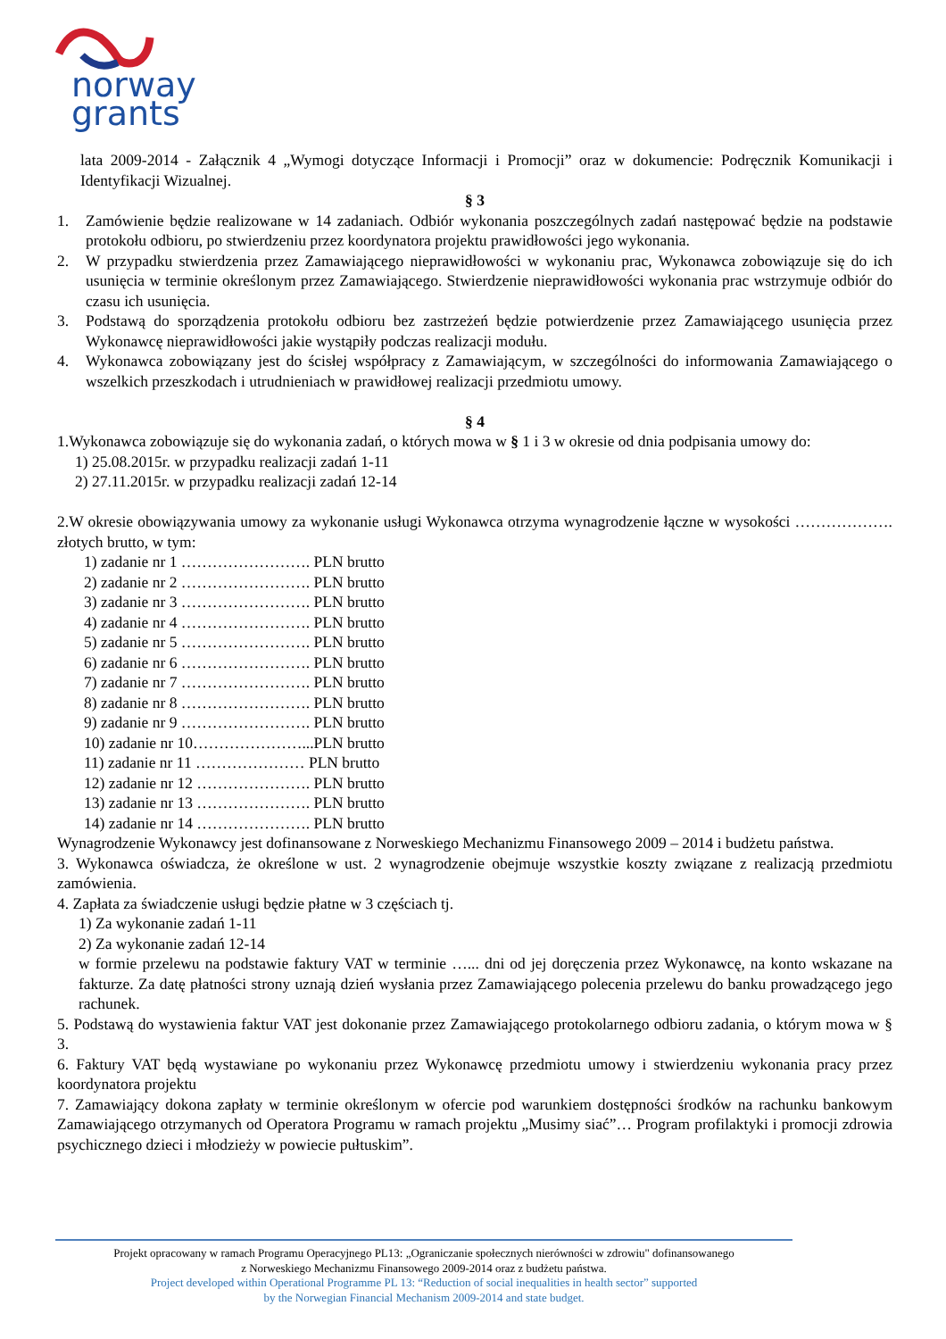norway
grants
lata 2009-2014 - Załącznik 4 „Wymogi dotyczące Informacji i Promocji” oraz w dokumencie: Podręcznik Komunikacji i Identyfikacji Wizualnej.
§ 3
1. Zamówienie będzie realizowane w 14 zadaniach. Odbiór wykonania poszczególnych zadań następować będzie na podstawie protokołu odbioru, po stwierdzeniu przez koordynatora projektu prawidłowości jego wykonania.
2. W przypadku stwierdzenia przez Zamawiającego nieprawidłowości w wykonaniu prac, Wykonawca zobowiązuje się do ich usunięcia w terminie określonym przez Zamawiającego. Stwierdzenie nieprawidłowości wykonania prac wstrzymuje odbiór do czasu ich usunięcia.
3. Podstawą do sporządzenia protokołu odbioru bez zastrzeżeń będzie potwierdzenie przez Zamawiającego usunięcia przez Wykonawcę nieprawidłowości jakie wystąpiły podczas realizacji modułu.
4. Wykonawca zobowiązany jest do ścisłej współpracy z Zamawiającym, w szczególności do informowania Zamawiającego o wszelkich przeszkodach i utrudnieniach w prawidłowej realizacji przedmiotu umowy.
§ 4
1.Wykonawca zobowiązuje się do wykonania zadań, o których mowa w § 1 i 3 w okresie od dnia podpisania umowy do:
1) 25.08.2015r. w przypadku realizacji zadań 1-11
2) 27.11.2015r. w przypadku realizacji zadań 12-14
2.W okresie obowiązywania umowy za wykonanie usługi Wykonawca otrzyma wynagrodzenie łączne w wysokości ………………. złotych brutto, w tym:
1) zadanie nr 1 ……………………. PLN brutto
2) zadanie nr 2 ……………………. PLN brutto
3) zadanie nr 3 ……………………. PLN brutto
4) zadanie nr 4 ……………………. PLN brutto
5) zadanie nr 5 ……………………. PLN brutto
6) zadanie nr 6 ……………………. PLN brutto
7) zadanie nr 7 ……………………. PLN brutto
8) zadanie nr 8 ……………………. PLN brutto
9) zadanie nr 9 ……………………. PLN brutto
10) zadanie nr 10…………………...PLN brutto
11) zadanie nr 11 ………………… PLN brutto
12) zadanie nr 12 …………………. PLN brutto
13) zadanie nr 13 …………………. PLN brutto
14) zadanie nr 14 …………………. PLN brutto
Wynagrodzenie Wykonawcy jest dofinansowane z Norweskiego Mechanizmu Finansowego 2009 – 2014 i budżetu państwa.
3. Wykonawca oświadcza, że określone w ust. 2 wynagrodzenie obejmuje wszystkie koszty związane z realizacją przedmiotu zamówienia.
4. Zapłata za świadczenie usługi będzie płatne w 3 częściach tj.
1) Za wykonanie zadań 1-11
2) Za wykonanie zadań 12-14
w formie przelewu na podstawie faktury VAT w terminie …... dni od jej doręczenia przez Wykonawcę, na konto wskazane na fakturze. Za datę płatności strony uznają dzień wysłania przez Zamawiającego polecenia przelewu do banku prowadzącego jego rachunek.
5. Podstawą do wystawienia faktur VAT jest dokonanie przez Zamawiającego protokolarnego odbioru zadania, o którym mowa w § 3.
6. Faktury VAT będą wystawiane po wykonaniu przez Wykonawcę przedmiotu umowy i stwierdzeniu wykonania pracy przez koordynatora projektu
7. Zamawiający dokona zapłaty w terminie określonym w ofercie pod warunkiem dostępności środków na rachunku bankowym Zamawiającego otrzymanych od Operatora Programu w ramach projektu „Musimy siać”… Program profilaktyki i promocji zdrowia psychicznego dzieci i młodzieży w powiecie pułtuskim”.
Projekt opracowany w ramach Programu Operacyjnego PL13: „Ograniczanie społecznych nierówności w zdrowiu" dofinansowanego
z Norweskiego Mechanizmu Finansowego 2009-2014 oraz z budżetu państwa.
Project developed within Operational Programme PL 13: “Reduction of social inequalities in health sector” supported
by the Norwegian Financial Mechanism 2009-2014 and state budget.